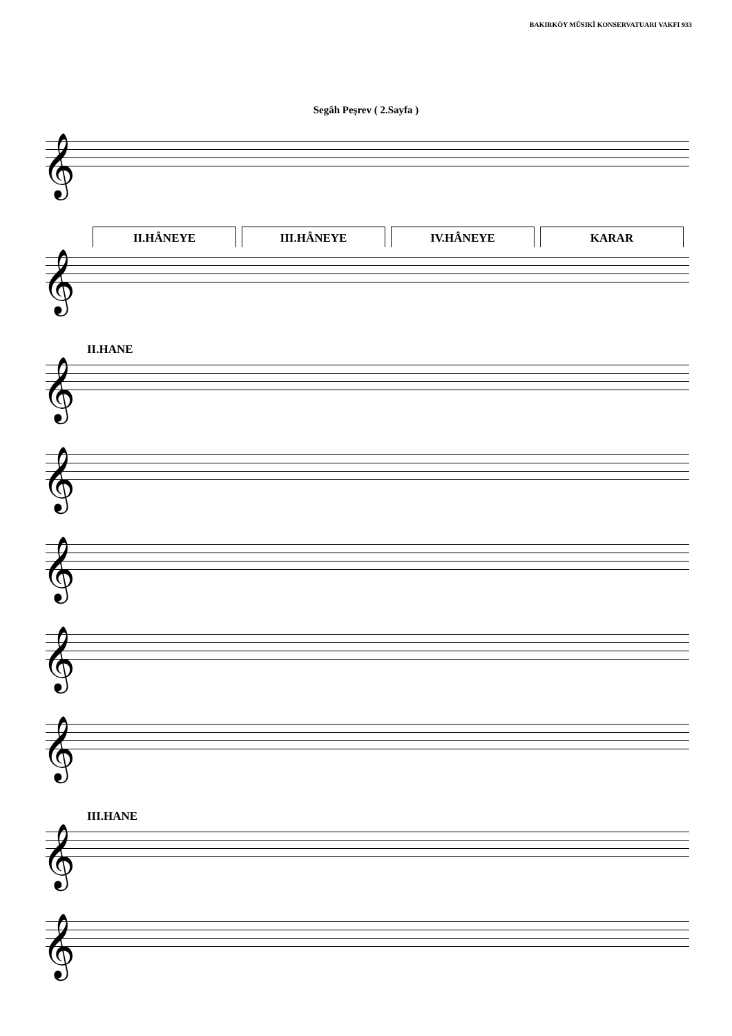BAKIRKÖY MÛSIKÎ KONSERVATUARI VAKFI 933
Segâh Peşrev ( 2.Sayfa )
𝄞
II.HÂNEYE III.HÂNEYE IV.HÂNEYE KARAR
𝄞
II.HANE
𝄞
𝄞
𝄞
𝄞
𝄞
III.HANE
𝄞
𝄞